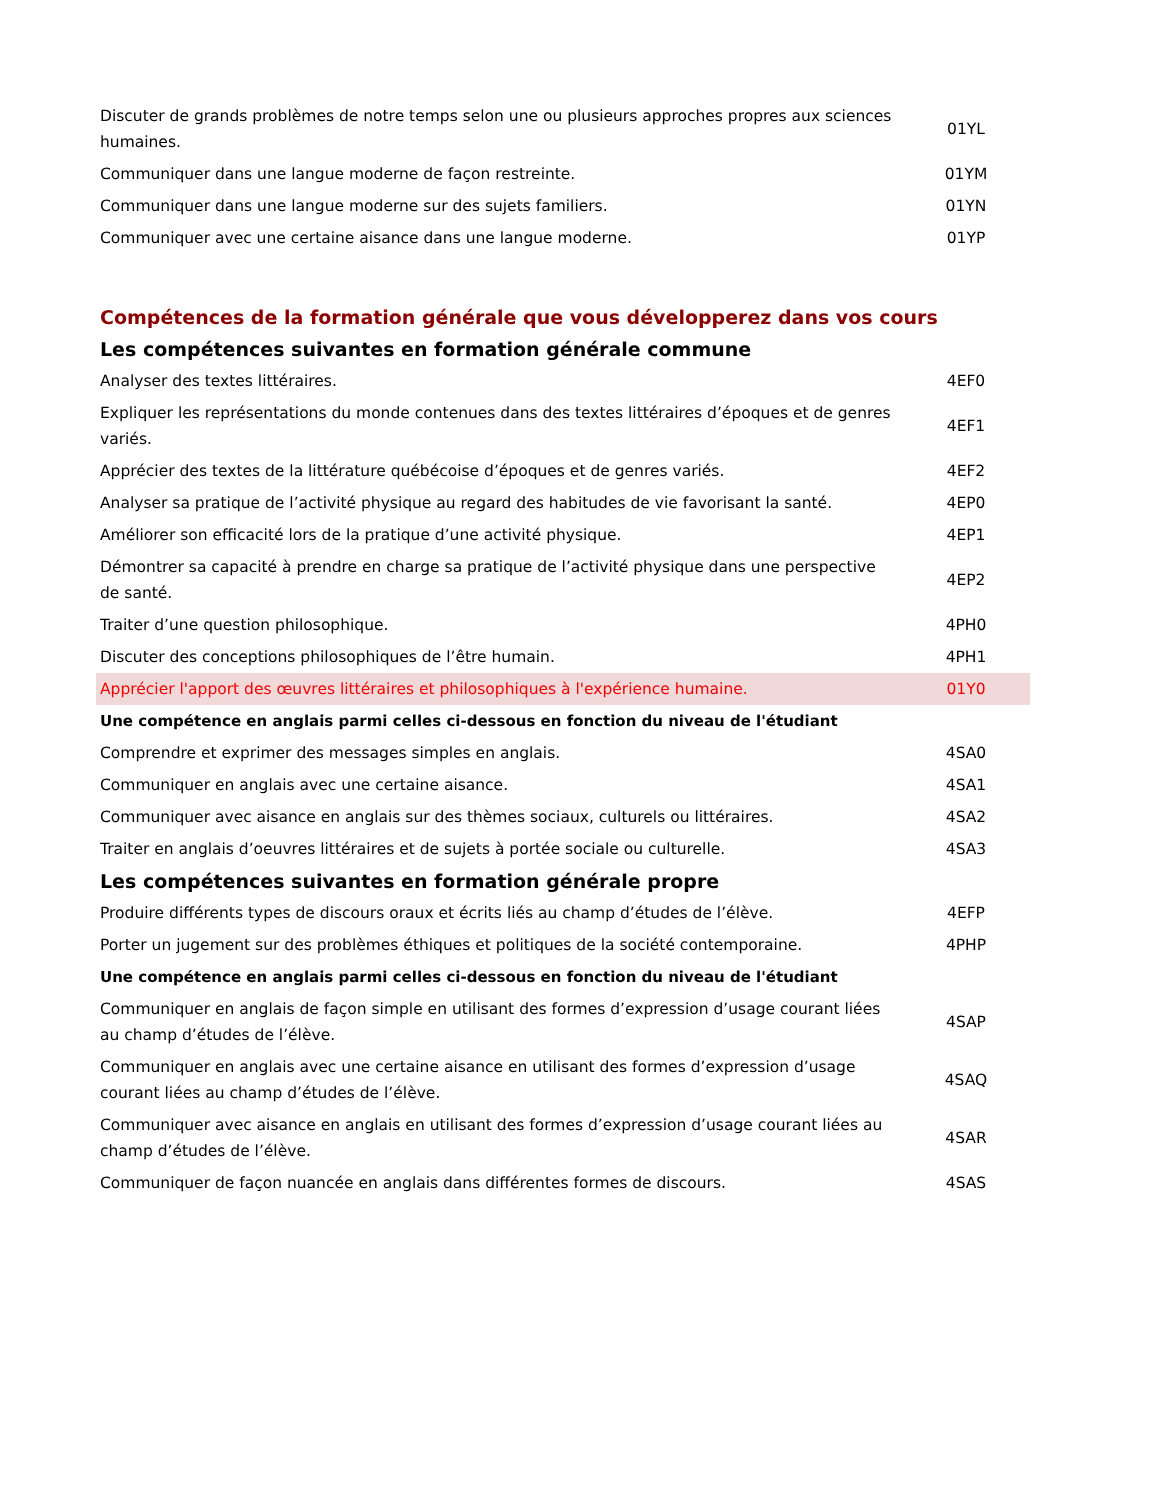| Discuter de grands problèmes de notre temps selon une ou plusieurs approches propres aux sciences humaines. | 01YL |
| Communiquer dans une langue moderne de façon restreinte. | 01YM |
| Communiquer dans une langue moderne sur des sujets familiers. | 01YN |
| Communiquer avec une certaine aisance dans une langue moderne. | 01YP |
| Compétences de la formation générale que vous développerez dans vos cours | |
| Les compétences suivantes en formation générale commune | |
| Analyser des textes littéraires. | 4EF0 |
| Expliquer les représentations du monde contenues dans des textes littéraires d’époques et de genres variés. | 4EF1 |
| Apprécier des textes de la littérature québécoise d’époques et de genres variés. | 4EF2 |
| Analyser sa pratique de l’activité physique au regard des habitudes de vie favorisant la santé. | 4EP0 |
| Améliorer son efficacité lors de la pratique d’une activité physique. | 4EP1 |
| Démontrer sa capacité à prendre en charge sa pratique de l’activité physique dans une perspective de santé. | 4EP2 |
| Traiter d’une question philosophique. | 4PH0 |
| Discuter des conceptions philosophiques de l’être humain. | 4PH1 |
| Apprécier l'apport des œuvres littéraires et philosophiques à l'expérience humaine. | 01Y0 |
| Une compétence en anglais parmi celles ci-dessous en fonction du niveau de l'étudiant | |
| Comprendre et exprimer des messages simples en anglais. | 4SA0 |
| Communiquer en anglais avec une certaine aisance. | 4SA1 |
| Communiquer avec aisance en anglais sur des thèmes sociaux, culturels ou littéraires. | 4SA2 |
| Traiter en anglais d’oeuvres littéraires et de sujets à portée sociale ou culturelle. | 4SA3 |
| Les compétences suivantes en formation générale propre | |
| Produire différents types de discours oraux et écrits liés au champ d’études de l’élève. | 4EFP |
| Porter un jugement sur des problèmes éthiques et politiques de la société contemporaine. | 4PHP |
| Une compétence en anglais parmi celles ci-dessous en fonction du niveau de l'étudiant | |
| Communiquer en anglais de façon simple en utilisant des formes d’expression d’usage courant liées au champ d’études de l’élève. | 4SAP |
| Communiquer en anglais avec une certaine aisance en utilisant des formes d’expression d’usage courant liées au champ d’études de l’élève. | 4SAQ |
| Communiquer avec aisance en anglais en utilisant des formes d’expression d’usage courant liées au champ d’études de l’élève. | 4SAR |
| Communiquer de façon nuancée en anglais dans différentes formes de discours. | 4SAS |